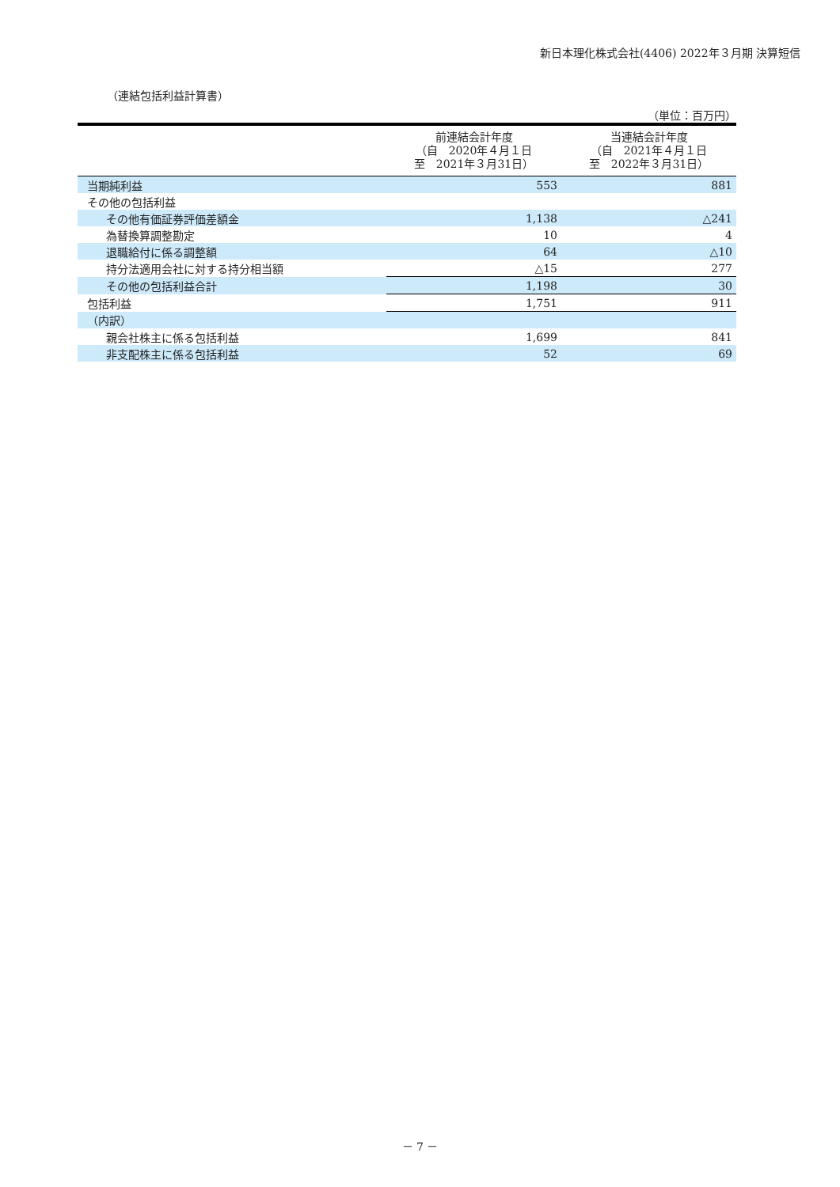新日本理化株式会社(4406) 2022年３月期 決算短信
（連結包括利益計算書）
（単位：百万円）
| | 前連結会計年度 （自 2020年４月１日 至 2021年３月31日） | 当連結会計年度 （自 2021年４月１日 至 2022年３月31日） |
| --- | --- | --- |
| 当期純利益 | 553 | 881 |
| その他の包括利益 | | |
| その他有価証券評価差額金 | 1,138 | △241 |
| 為替換算調整勘定 | 10 | 4 |
| 退職給付に係る調整額 | 64 | △10 |
| 持分法適用会社に対する持分相当額 | △15 | 277 |
| その他の包括利益合計 | 1,198 | 30 |
| 包括利益 | 1,751 | 911 |
| （内訳） | | |
| 親会社株主に係る包括利益 | 1,699 | 841 |
| 非支配株主に係る包括利益 | 52 | 69 |
－ 7 －